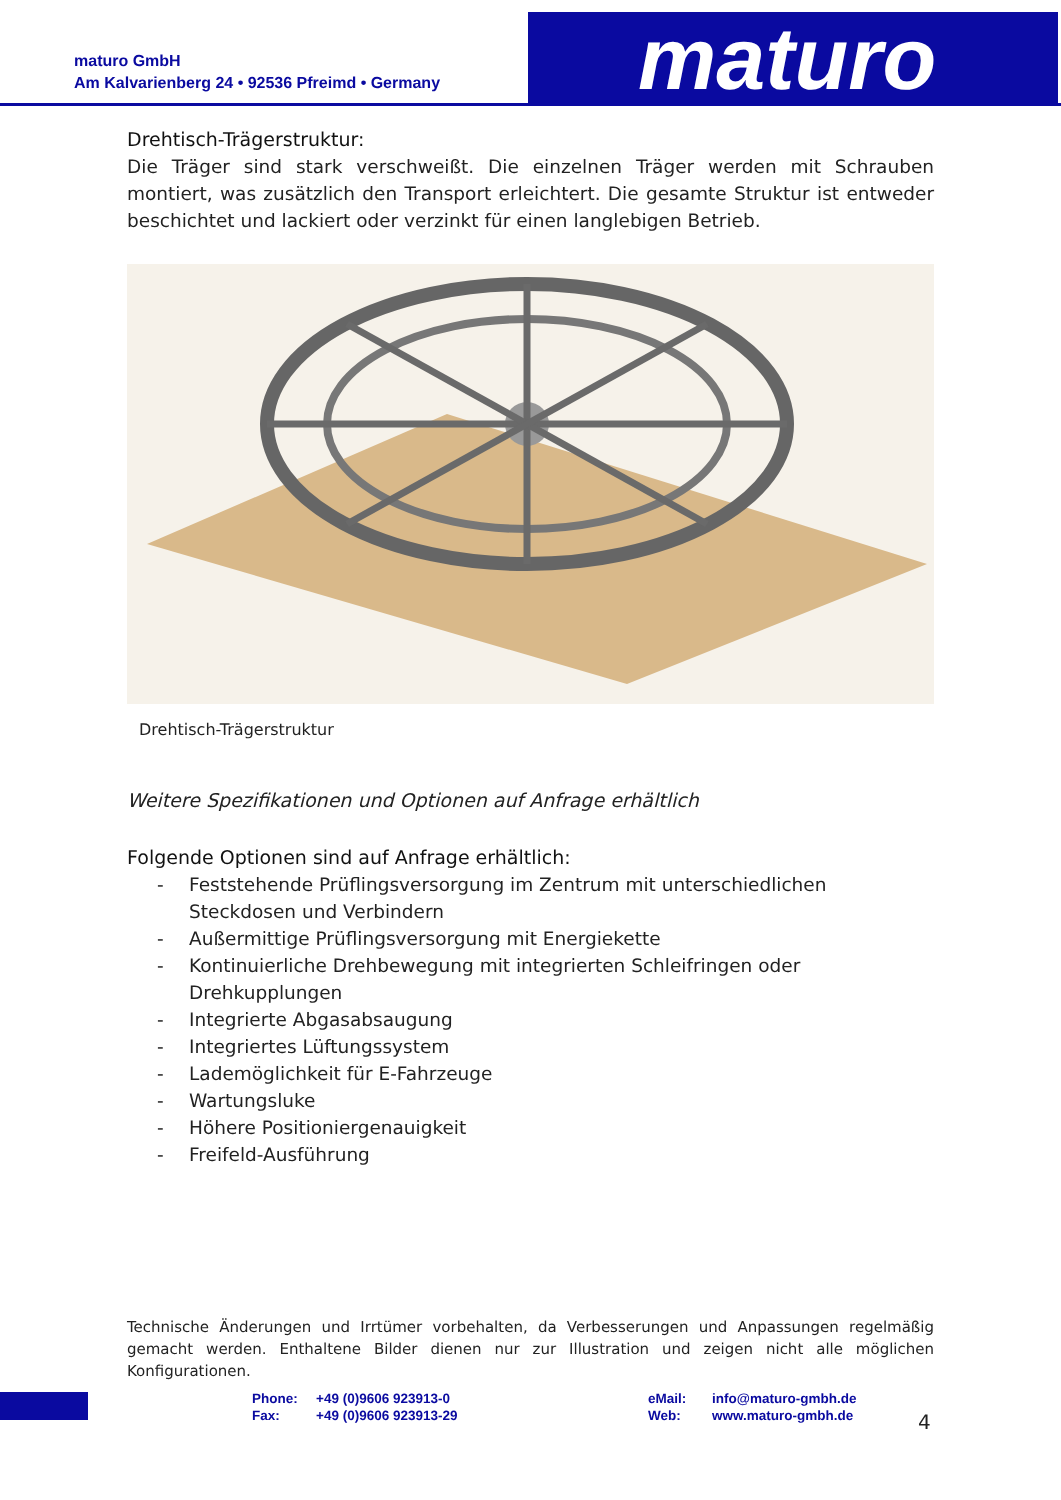maturo GmbH
Am Kalvarienberg 24 • 92536 Pfreimd • Germany
maturo
Drehtisch-Trägerstruktur:
Die Träger sind stark verschweißt. Die einzelnen Träger werden mit Schrauben montiert, was zusätzlich den Transport erleichtert. Die gesamte Struktur ist entweder beschichtet und lackiert oder verzinkt für einen langlebigen Betrieb.
Drehtisch-Trägerstruktur
Weitere Spezifikationen und Optionen auf Anfrage erhältlich
Folgende Optionen sind auf Anfrage erhältlich:
- Feststehende Prüflingsversorgung im Zentrum mit unterschiedlichen Steckdosen und Verbindern
- Außermittige Prüflingsversorgung mit Energiekette
- Kontinuierliche Drehbewegung mit integrierten Schleifringen oder Drehkupplungen
- Integrierte Abgasabsaugung
- Integriertes Lüftungssystem
- Lademöglichkeit für E-Fahrzeuge
- Wartungsluke
- Höhere Positioniergenauigkeit
- Freifeld-Ausführung
Technische Änderungen und Irrtümer vorbehalten, da Verbesserungen und Anpassungen regelmäßig gemacht werden. Enthaltene Bilder dienen nur zur Illustration und zeigen nicht alle möglichen Konfigurationen.
Phone:
Fax:
+49 (0)9606 923913-0
+49 (0)9606 923913-29
eMail:
Web:
info@maturo-gmbh.de
www.maturo-gmbh.de
4